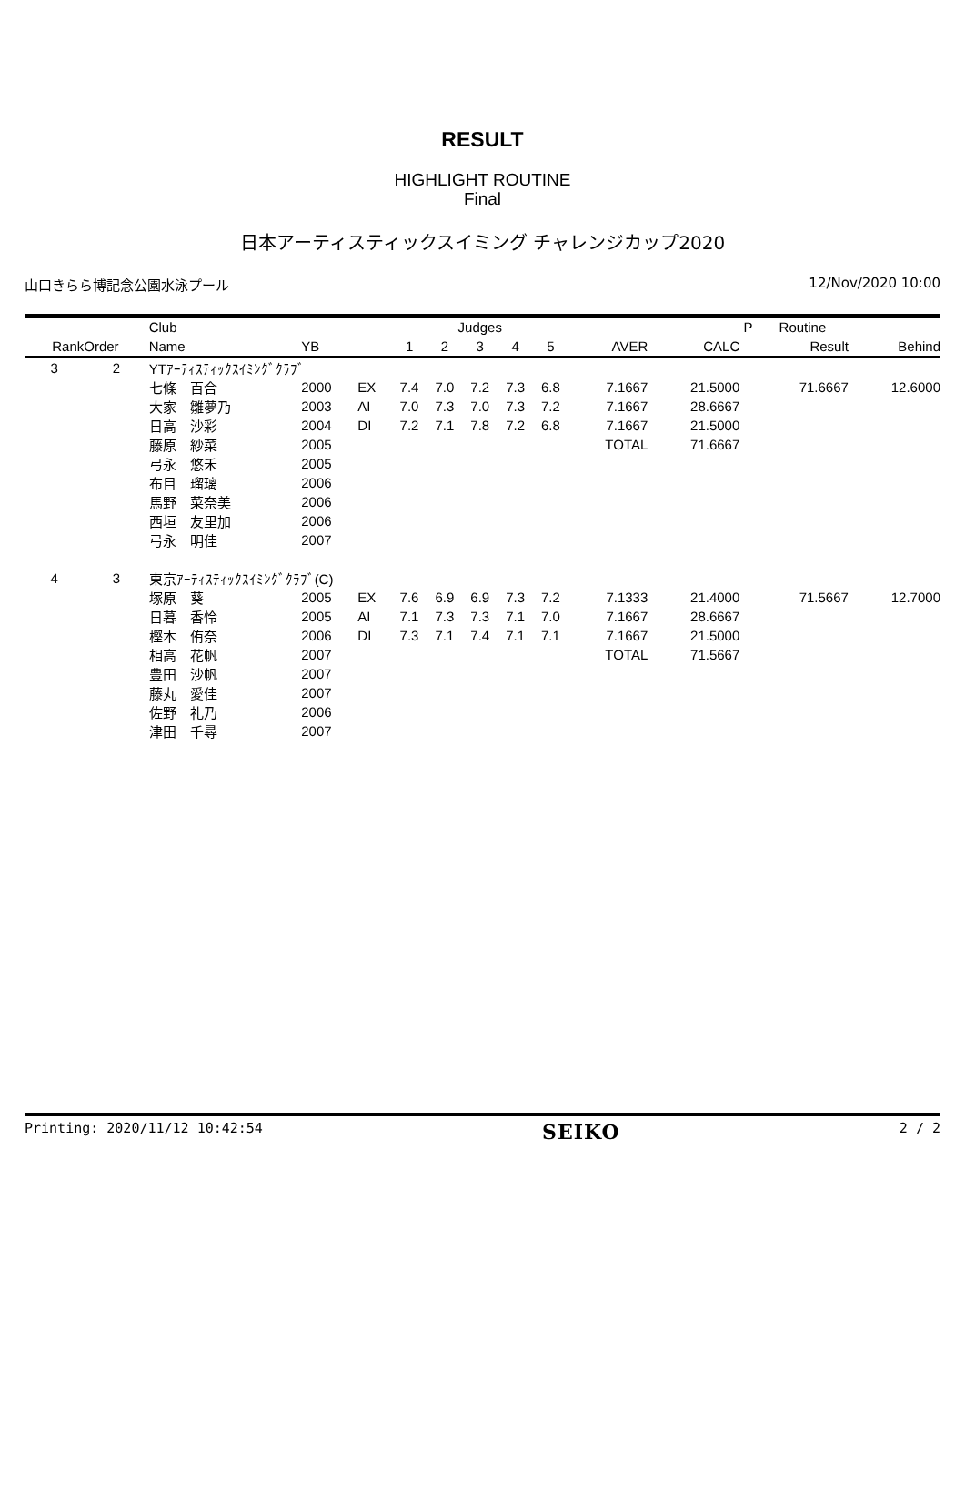RESULT
HIGHLIGHT ROUTINE
Final
日本アーティスティックスイミング チャレンジカップ2020
山口きらら博記念公園水泳プール 12/Nov/2020 10:00
| | | Club | | | Judges | | | | | | | P | Routine | |
| --- | --- | --- | --- | --- | --- | --- | --- | --- | --- | --- | --- | --- | --- | --- |
| Rank | Order | Name | YB | | 1 | 2 | 3 | 4 | 5 | AVER | CALC | | Result | Behind |
| 3 | 2 | YTｱｰﾃｨｽﾃｨｯｸｽｲﾐﾝｸﾞｸﾗﾌﾞ | | | | | | | | | | | | |
| | | 七條 百合 | 2000 | EX | 7.4 | 7.0 | 7.2 | 7.3 | 6.8 | 7.1667 | 21.5000 | | 71.6667 | 12.6000 |
| | | 大家 雛夢乃 | 2003 | AI | 7.0 | 7.3 | 7.0 | 7.3 | 7.2 | 7.1667 | 28.6667 | | | |
| | | 日高 沙彩 | 2004 | DI | 7.2 | 7.1 | 7.8 | 7.2 | 6.8 | 7.1667 | 21.5000 | | | |
| | | 藤原 紗菜 | 2005 | | | | | | | TOTAL | 71.6667 | | | |
| | | 弓永 悠禾 | 2005 | | | | | | | | | | | |
| | | 布目 瑠璃 | 2006 | | | | | | | | | | | |
| | | 馬野 菜奈美 | 2006 | | | | | | | | | | | |
| | | 西垣 友里加 | 2006 | | | | | | | | | | | |
| | | 弓永 明佳 | 2007 | | | | | | | | | | | |
| 4 | 3 | 東京ｱｰﾃｨｽﾃｨｯｸｽｲﾐﾝｸﾞｸﾗﾌﾞ(C) | | | | | | | | | | | | |
| | | 塚原 葵 | 2005 | EX | 7.6 | 6.9 | 6.9 | 7.3 | 7.2 | 7.1333 | 21.4000 | | 71.5667 | 12.7000 |
| | | 日暮 香怜 | 2005 | AI | 7.1 | 7.3 | 7.3 | 7.1 | 7.0 | 7.1667 | 28.6667 | | | |
| | | 樫本 侑奈 | 2006 | DI | 7.3 | 7.1 | 7.4 | 7.1 | 7.1 | 7.1667 | 21.5000 | | | |
| | | 相高 花帆 | 2007 | | | | | | | TOTAL | 71.5667 | | | |
| | | 豊田 沙帆 | 2007 | | | | | | | | | | | |
| | | 藤丸 愛佳 | 2007 | | | | | | | | | | | |
| | | 佐野 礼乃 | 2006 | | | | | | | | | | | |
| | | 津田 千尋 | 2007 | | | | | | | | | | | |
Printing: 2020/11/12 10:42:54 SEIKO 2 / 2